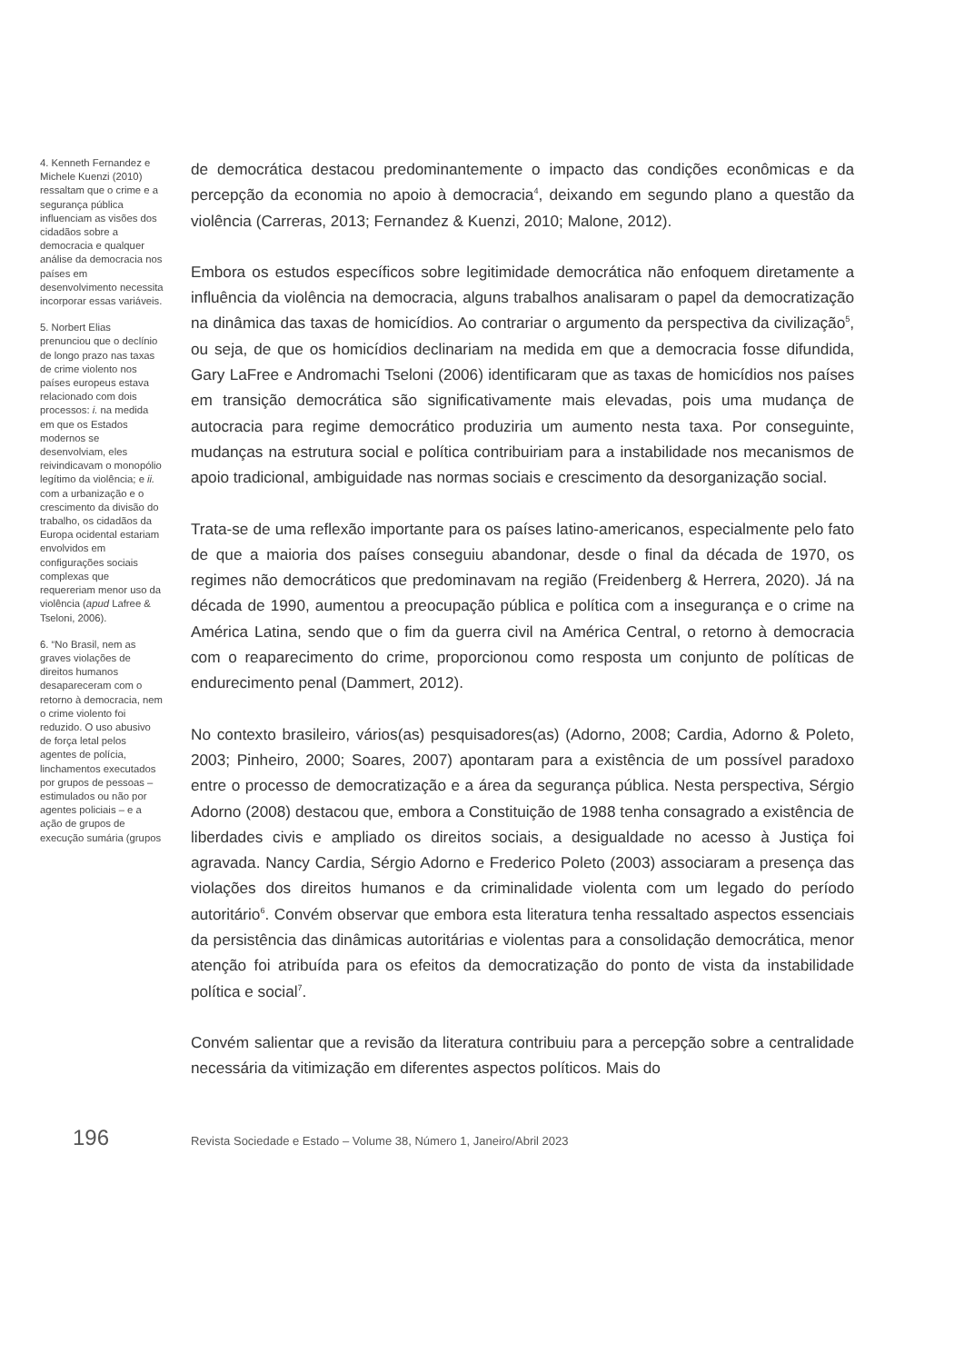4. Kenneth Fernandez e Michele Kuenzi (2010) ressaltam que o crime e a segurança pública influenciam as visões dos cidadãos sobre a democracia e qualquer análise da democracia nos países em desenvolvimento necessita incorporar essas variáveis.
5. Norbert Elias prenunciou que o declínio de longo prazo nas taxas de crime violento nos países europeus estava relacionado com dois processos: i. na medida em que os Estados modernos se desenvolviam, eles reivindicavam o monopólio legítimo da violência; e ii. com a urbanização e o crescimento da divisão do trabalho, os cidadãos da Europa ocidental estariam envolvidos em configurações sociais complexas que requereriam menor uso da violência (apud Lafree & Tseloni, 2006).
6. “No Brasil, nem as graves violações de direitos humanos desapareceram com o retorno à democracia, nem o crime violento foi reduzido. O uso abusivo de força letal pelos agentes de polícia, linchamentos executados por grupos de pessoas – estimulados ou não por agentes policiais – e a ação de grupos de execução sumária (grupos
de democrática destacou predominantemente o impacto das condições econômicas e da percepção da economia no apoio à democracia<sup>4</sup>, deixando em segundo plano a questão da violência (Carreras, 2013; Fernandez & Kuenzi, 2010; Malone, 2012).
Embora os estudos específicos sobre legitimidade democrática não enfoquem diretamente a influência da violência na democracia, alguns trabalhos analisaram o papel da democratização na dinâmica das taxas de homicídios. Ao contrariar o argumento da perspectiva da civilização<sup>5</sup>, ou seja, de que os homicídios declinariam na medida em que a democracia fosse difundida, Gary LaFree e Andromachi Tseloni (2006) identificaram que as taxas de homicídios nos países em transição democrática são significativamente mais elevadas, pois uma mudança de autocracia para regime democrático produziria um aumento nesta taxa. Por conseguinte, mudanças na estrutura social e política contribuiriam para a instabilidade nos mecanismos de apoio tradicional, ambiguidade nas normas sociais e crescimento da desorganização social.
Trata-se de uma reflexão importante para os países latino-americanos, especialmente pelo fato de que a maioria dos países conseguiu abandonar, desde o final da década de 1970, os regimes não democráticos que predominavam na região (Freidenberg & Herrera, 2020). Já na década de 1990, aumentou a preocupação pública e política com a insegurança e o crime na América Latina, sendo que o fim da guerra civil na América Central, o retorno à democracia com o reaparecimento do crime, proporcionou como resposta um conjunto de políticas de endurecimento penal (Dammert, 2012).
No contexto brasileiro, vários(as) pesquisadores(as) (Adorno, 2008; Cardia, Adorno & Poleto, 2003; Pinheiro, 2000; Soares, 2007) apontaram para a existência de um possível paradoxo entre o processo de democratização e a área da segurança pública. Nesta perspectiva, Sérgio Adorno (2008) destacou que, embora a Constituição de 1988 tenha consagrado a existência de liberdades civis e ampliado os direitos sociais, a desigualdade no acesso à Justiça foi agravada. Nancy Cardia, Sérgio Adorno e Frederico Poleto (2003) associaram a presença das violações dos direitos humanos e da criminalidade violenta com um legado do período autoritário<sup>6</sup>. Convém observar que embora esta literatura tenha ressaltado aspectos essenciais da persistência das dinâmicas autoritárias e violentas para a consolidação democrática, menor atenção foi atribuída para os efeitos da democratização do ponto de vista da instabilidade política e social<sup>7</sup>.
Convém salientar que a revisão da literatura contribuiu para a percepção sobre a centralidade necessária da vitimização em diferentes aspectos políticos. Mais do
196
Revista Sociedade e Estado – Volume 38, Número 1, Janeiro/Abril 2023